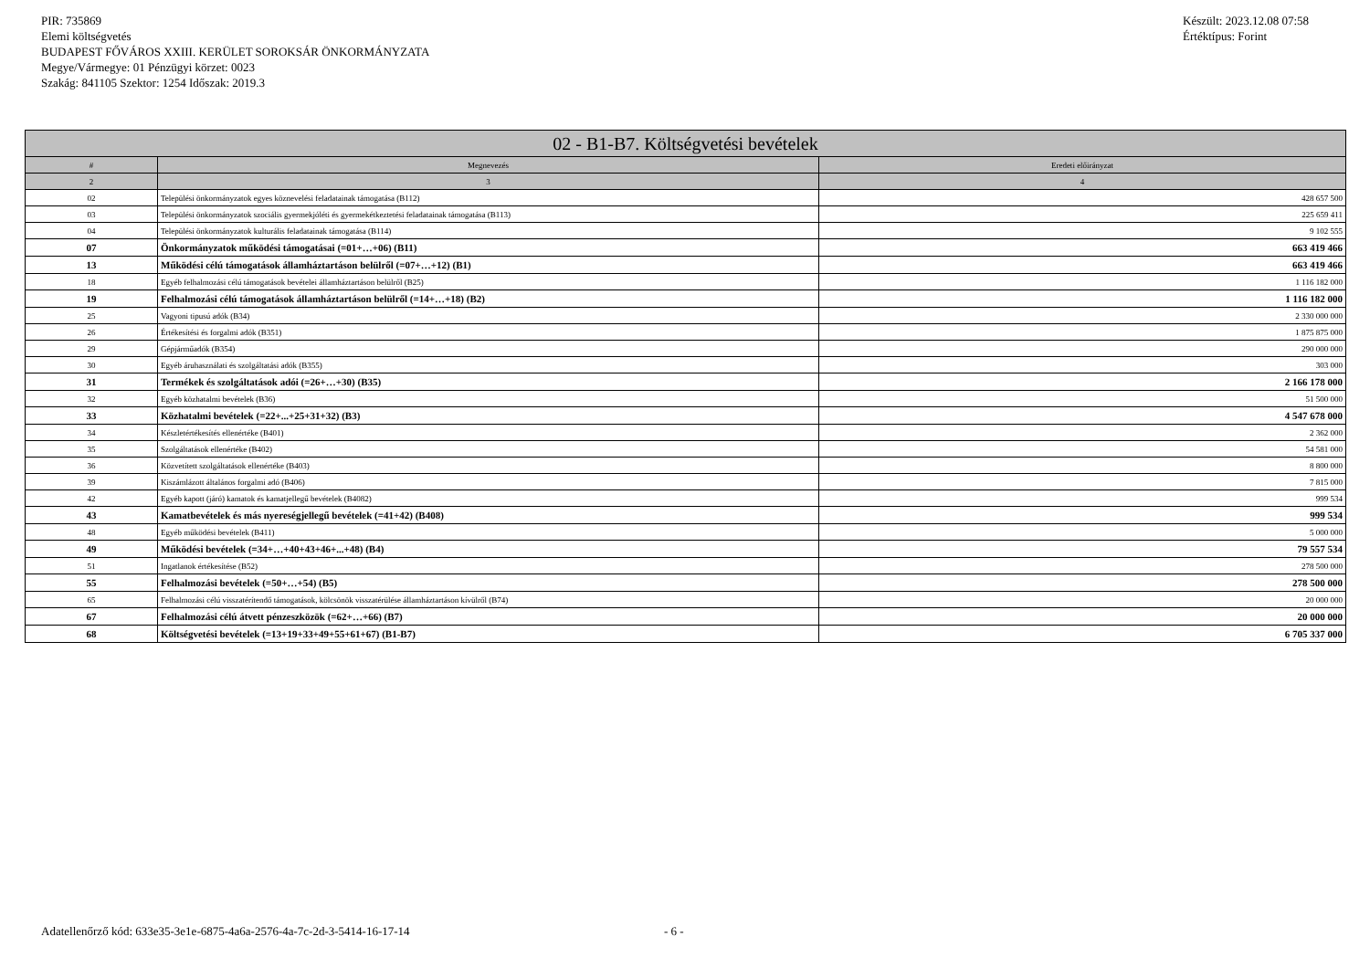PIR: 735869
Elemi költségvetés
BUDAPEST FŐVÁROS XXIII. KERÜLET SOROKSÁR ÖNKORMÁNYZATA
Megye/Vármegye: 01 Pénzügyi körzet: 0023
Szakág: 841105 Szektor: 1254 Időszak: 2019.3
Készült: 2023.12.08 07:58
Értéktípus: Forint
| 02 - B1-B7. Költségvetési bevételek | | |
| --- | --- | --- |
| # | Megnevezés | Eredeti előirányzat |
| 2 | 3 | 4 |
| 02 | Települési önkormányzatok egyes köznevelési feladatainak támogatása (B112) | 428 657 500 |
| 03 | Települési önkormányzatok szociális gyermekjóléti és gyermekétkeztetési feladatainak támogatása (B113) | 225 659 411 |
| 04 | Települési önkormányzatok kulturális feladatainak támogatása (B114) | 9 102 555 |
| 07 | Önkormányzatok működési támogatásai (=01+…+06) (B11) | 663 419 466 |
| 13 | Működési célú támogatások államháztartáson belülről (=07+…+12) (B1) | 663 419 466 |
| 18 | Egyéb felhalmozási célú támogatások bevételei államháztartáson belülről (B25) | 1 116 182 000 |
| 19 | Felhalmozási célú támogatások államháztartáson belülről (=14+…+18) (B2) | 1 116 182 000 |
| 25 | Vagyoni tipusú adók (B34) | 2 330 000 000 |
| 26 | Értékesítési és forgalmi adók (B351) | 1 875 875 000 |
| 29 | Gépjárműadók (B354) | 290 000 000 |
| 30 | Egyéb áruhasználati és szolgáltatási adók (B355) | 303 000 |
| 31 | Termékek és szolgáltatások adói (=26+…+30) (B35) | 2 166 178 000 |
| 32 | Egyéb közhatalmi bevételek (B36) | 51 500 000 |
| 33 | Közhatalmi bevételek (=22+...+25+31+32) (B3) | 4 547 678 000 |
| 34 | Készletértékesítés ellenértéke (B401) | 2 362 000 |
| 35 | Szolgáltatások ellenértéke (B402) | 54 581 000 |
| 36 | Közvetített szolgáltatások ellenértéke (B403) | 8 800 000 |
| 39 | Kiszámlázott általános forgalmi adó (B406) | 7 815 000 |
| 42 | Egyéb kapott (járó) kamatok és kamatjellegű bevételek (B4082) | 999 534 |
| 43 | Kamatbevételek és más nyereségjellegű bevételek (=41+42) (B408) | 999 534 |
| 48 | Egyéb működési bevételek (B411) | 5 000 000 |
| 49 | Működési bevételek (=34+…+40+43+46+...+48) (B4) | 79 557 534 |
| 51 | Ingatlanok értékesítése (B52) | 278 500 000 |
| 55 | Felhalmozási bevételek (=50+…+54) (B5) | 278 500 000 |
| 65 | Felhalmozási célú visszatérítendő támogatások, kölcsönök visszatérülése államháztartáson kívülről (B74) | 20 000 000 |
| 67 | Felhalmozási célú átvett pénzeszközök (=62+…+66) (B7) | 20 000 000 |
| 68 | Költségvetési bevételek (=13+19+33+49+55+61+67) (B1-B7) | 6 705 337 000 |
Adatellenőrző kód: 633e35-3e1e-6875-4a6a-2576-4a-7c-2d-3-5414-16-17-14 - 6 -